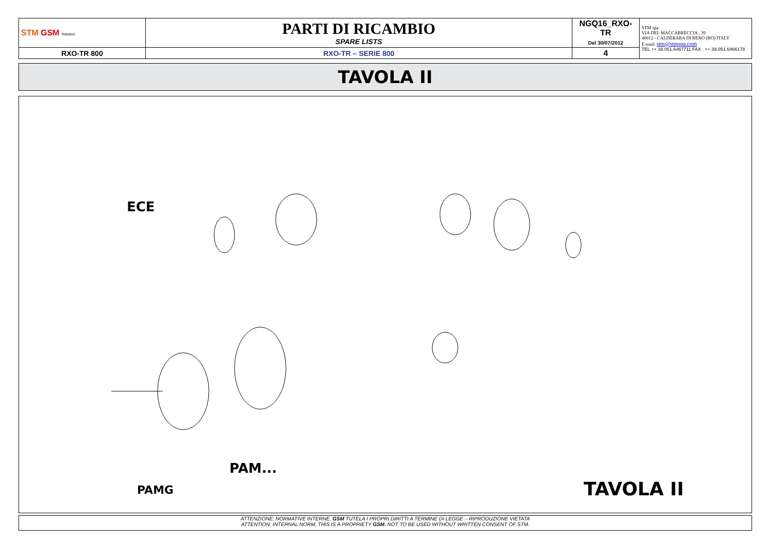| STM GSM Riduttori | PARTI DI RICAMBIO SPARE LISTS | NGQ16_RXO-TR Del 30/07/2012 | STM spa VIA DEL MACCABRECCIA , 39 40012 - CALDERARA DI RENO (BO) ITALY E-mail: stm@stmspa.com TEL ++ 39.051.6467711 FAX . ++ 39.051.6466178 |
| RXO-TR 800 | RXO-TR – SERIE 800 | 4 | |
TAVOLA II
ECE
PAM...
PAMG TAVOLA II
ATTENZIONE: NORMATIVE INTERNE, GSM TUTELA I PROPRI DIRITTI A TERMINE DI LEGGE – RIPRODUZIONE VIETATA
ATTENTION: INTERNAL NORM, THIS IS A PROPRIETY GSM. NOT TO BE USED WITHOUT WRITTEN CONSENT OF STM.